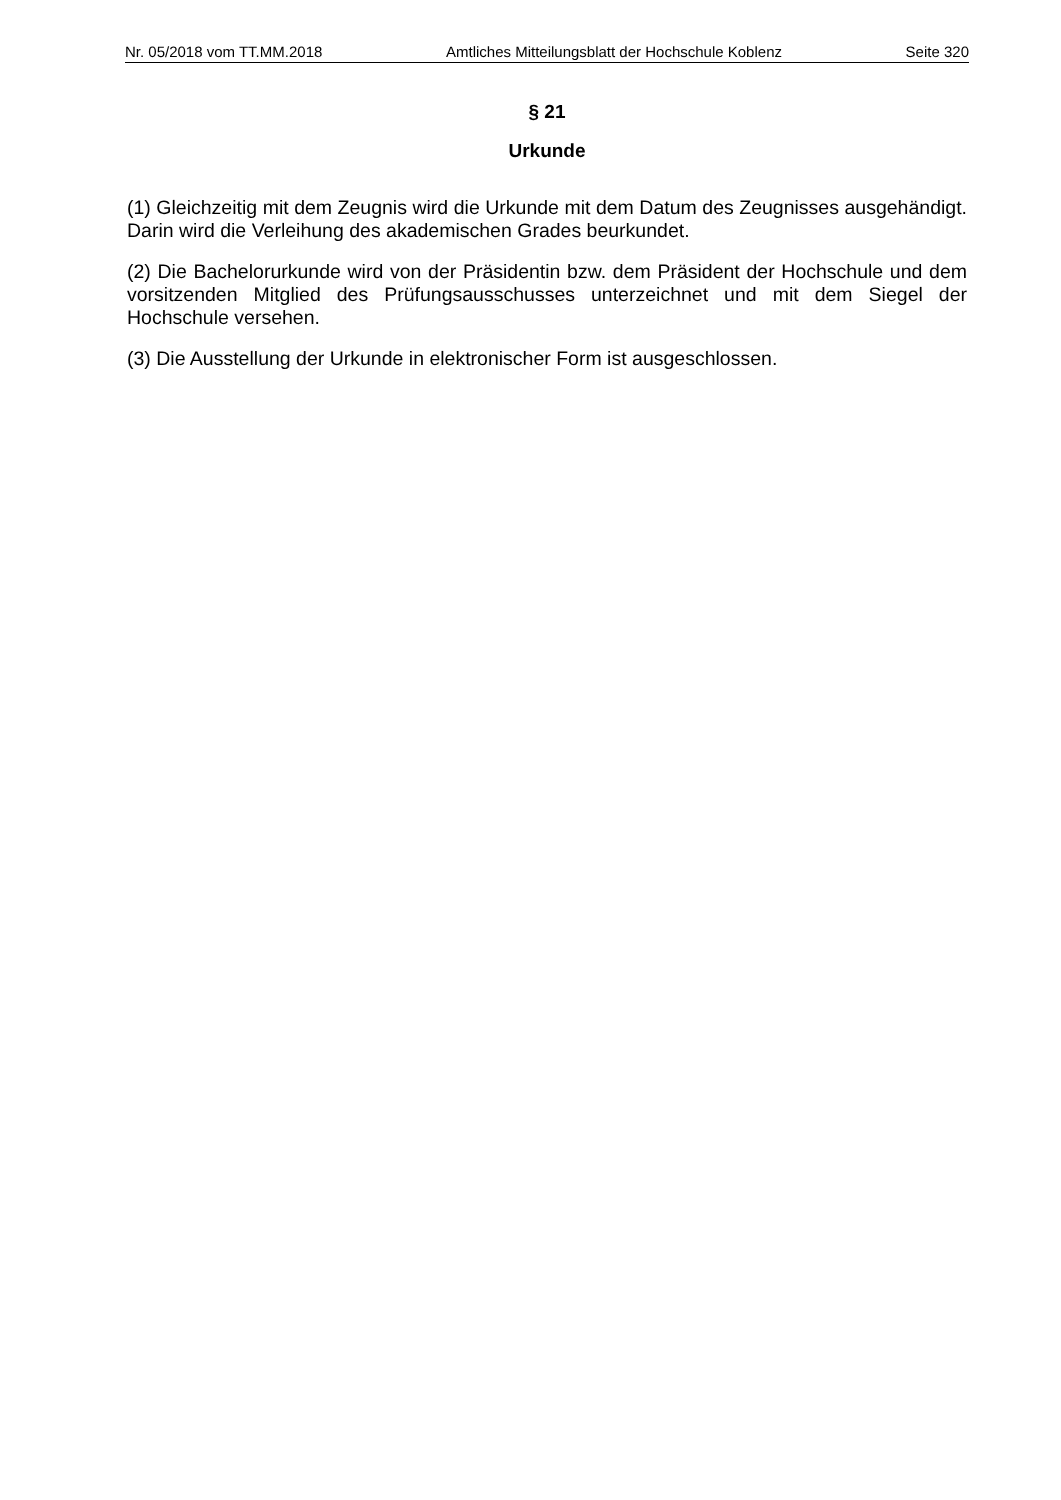Nr. 05/2018 vom TT.MM.2018 Amtliches Mitteilungsblatt der Hochschule Koblenz Seite 320
§ 21
Urkunde
(1) Gleichzeitig mit dem Zeugnis wird die Urkunde mit dem Datum des Zeugnisses ausgehändigt. Darin wird die Verleihung des akademischen Grades beurkundet.
(2) Die Bachelorurkunde wird von der Präsidentin bzw. dem Präsident der Hochschule und dem vorsitzenden Mitglied des Prüfungsausschusses unterzeichnet und mit dem Siegel der Hochschule versehen.
(3) Die Ausstellung der Urkunde in elektronischer Form ist ausgeschlossen.